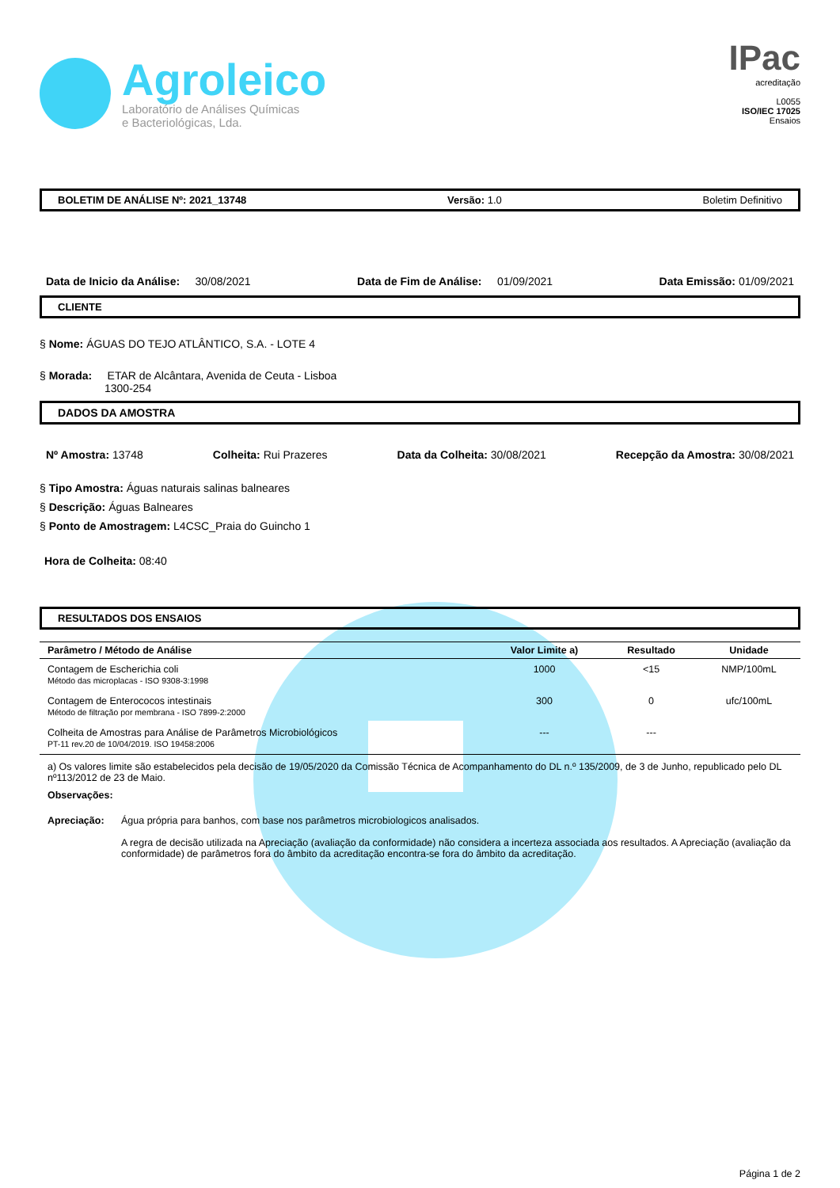Agroleico
Laboratório de Análises Químicas
e Bacteriológicas, Lda.
IPac
acreditação
L0055
ISO/IEC 17025
Ensaios
BOLETIM DE ANÁLISE Nº: 2021_13748 Versão: 1.0 Boletim Definitivo
Data de Inicio da Análise: 30/08/2021 Data de Fim de Análise: 01/09/2021 Data Emissão: 01/09/2021
CLIENTE
§ Nome: ÁGUAS DO TEJO ATLÂNTICO, S.A. - LOTE 4
§ Morada: ETAR de Alcântara, Avenida de Ceuta - Lisboa
1300-254
DADOS DA AMOSTRA
Nº Amostra: 13748 Colheita: Rui Prazeres Data da Colheita: 30/08/2021 Recepção da Amostra: 30/08/2021
§ Tipo Amostra: Águas naturais salinas balneares
§ Descrição: Águas Balneares
§ Ponto de Amostragem: L4CSC_Praia do Guincho 1
Hora de Colheita: 08:40
RESULTADOS DOS ENSAIOS
| Parâmetro / Método de Análise | Valor Limite a) | Resultado | Unidade |
| --- | --- | --- | --- |
| Contagem de Escherichia coli Método das microplacas - ISO 9308-3:1998 | 1000 | <15 | NMP/100mL |
| Contagem de Enterococos intestinais Método de filtração por membrana - ISO 7899-2:2000 | 300 | 0 | ufc/100mL |
| Colheita de Amostras para Análise de Parâmetros Microbiológicos PT-11 rev.20 de 10/04/2019. ISO 19458:2006 | --- | --- | |
a) Os valores limite são estabelecidos pela decisão de 19/05/2020 da Comissão Técnica de Acompanhamento do DL n.º 135/2009, de 3 de Junho, republicado pelo DL nº113/2012 de 23 de Maio.
Observações:
Apreciação: Água própria para banhos, com base nos parâmetros microbiologicos analisados.
A regra de decisão utilizada na Apreciação (avaliação da conformidade) não considera a incerteza associada aos resultados. A Apreciação (avaliação da conformidade) de parâmetros fora do âmbito da acreditação encontra-se fora do âmbito da acreditação.
Página 1 de 2